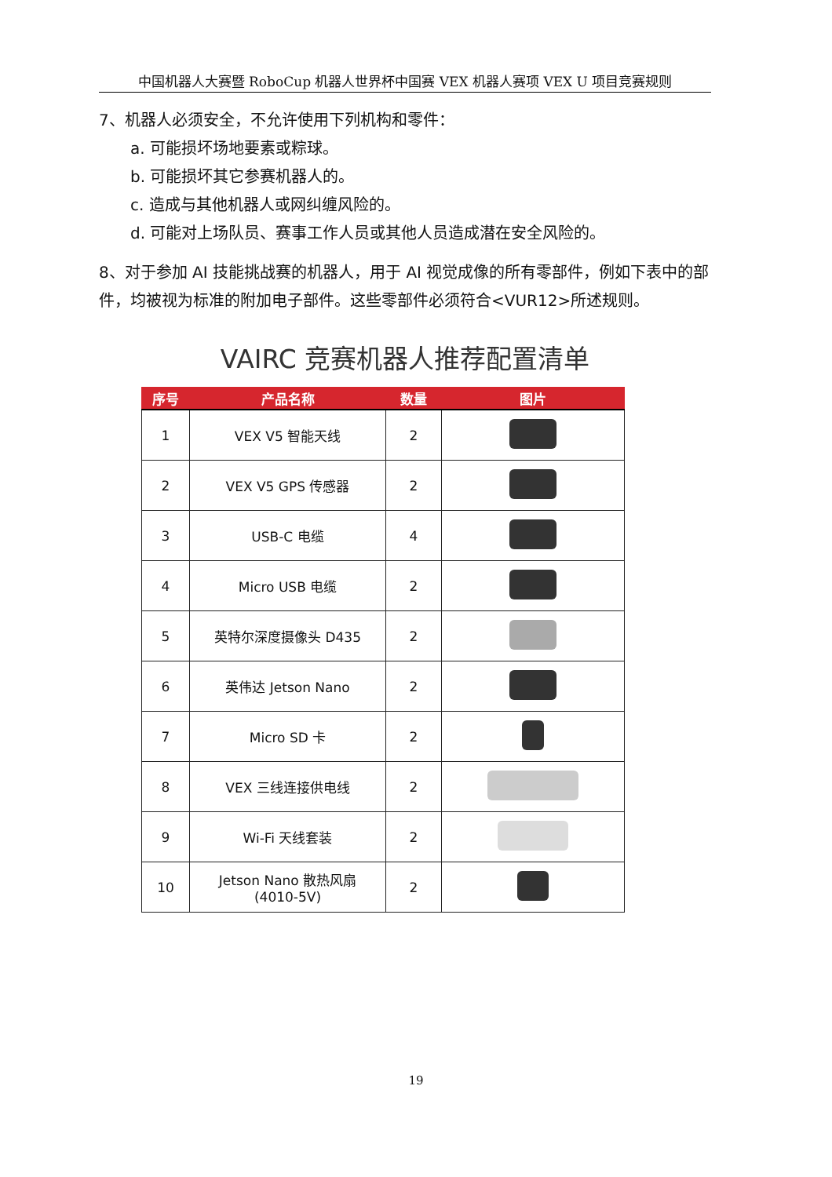中国机器人大赛暨 RoboCup 机器人世界杯中国赛 VEX 机器人赛项 VEX U 项目竞赛规则
7、机器人必须安全，不允许使用下列机构和零件：
a. 可能损坏场地要素或粽球。
b. 可能损坏其它参赛机器人的。
c. 造成与其他机器人或网纠缠风险的。
d. 可能对上场队员、赛事工作人员或其他人员造成潜在安全风险的。
8、对于参加 AI 技能挑战赛的机器人，用于 AI 视觉成像的所有零部件，例如下表中的部件，均被视为标准的附加电子部件。这些零部件必须符合<VUR12>所述规则。
VAIRC 竞赛机器人推荐配置清单
| 序号 | 产品名称 | 数量 | 图片 |
| --- | --- | --- | --- |
| 1 | VEX V5 智能天线 | 2 | |
| 2 | VEX V5 GPS 传感器 | 2 | |
| 3 | USB-C 电缆 | 4 | |
| 4 | Micro USB 电缆 | 2 | |
| 5 | 英特尔深度摄像头 D435 | 2 | |
| 6 | 英伟达 Jetson Nano | 2 | |
| 7 | Micro SD 卡 | 2 | |
| 8 | VEX 三线连接供电线 | 2 | |
| 9 | Wi-Fi 天线套装 | 2 | |
| 10 | Jetson Nano 散热风扇 (4010-5V) | 2 | |
19